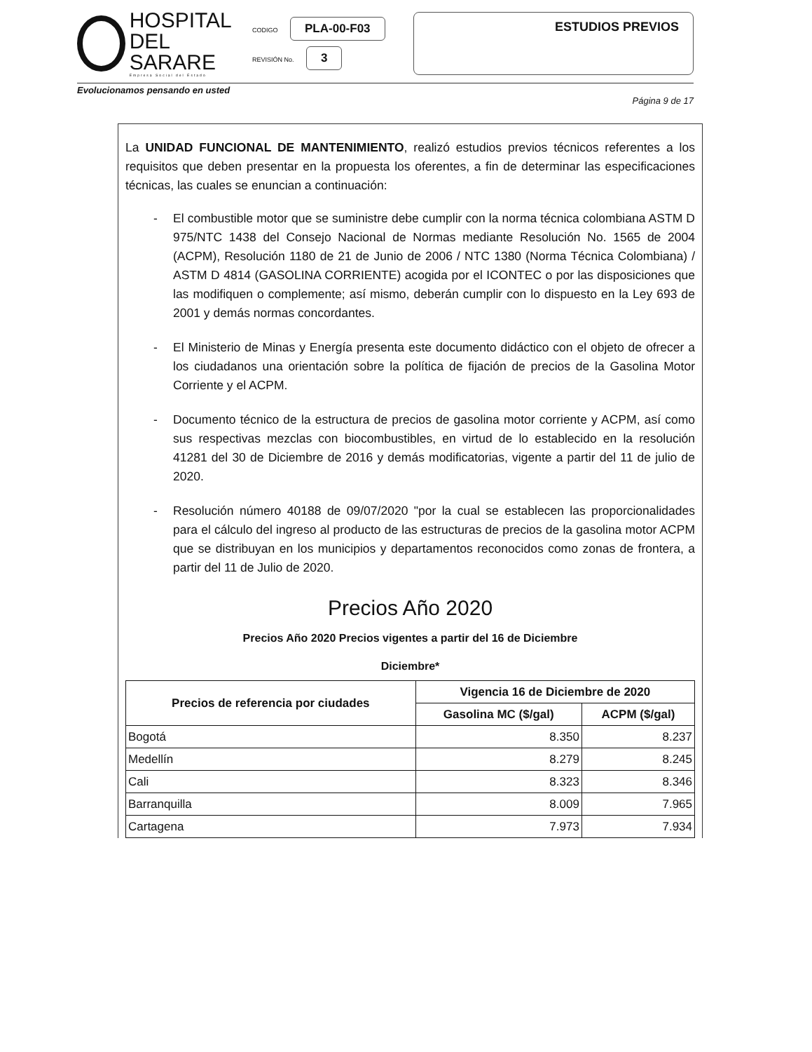HOSPITAL
DEL SARARE
Empresa Social del Estado
CODIGO PLA-00-F03
REVISIÓN No. 3
ESTUDIOS PREVIOS
Evolucionamos pensando en usted
Página 9 de 17
La UNIDAD FUNCIONAL DE MANTENIMIENTO, realizó estudios previos técnicos referentes a los requisitos que deben presentar en la propuesta los oferentes, a fin de determinar las especificaciones técnicas, las cuales se enuncian a continuación:
- El combustible motor que se suministre debe cumplir con la norma técnica colombiana ASTM D 975/NTC 1438 del Consejo Nacional de Normas mediante Resolución No. 1565 de 2004 (ACPM), Resolución 1180 de 21 de Junio de 2006 / NTC 1380 (Norma Técnica Colombiana) / ASTM D 4814 (GASOLINA CORRIENTE) acogida por el ICONTEC o por las disposiciones que las modifiquen o complemente; así mismo, deberán cumplir con lo dispuesto en la Ley 693 de 2001 y demás normas concordantes.
- El Ministerio de Minas y Energía presenta este documento didáctico con el objeto de ofrecer a los ciudadanos una orientación sobre la política de fijación de precios de la Gasolina Motor Corriente y el ACPM.
- Documento técnico de la estructura de precios de gasolina motor corriente y ACPM, así como sus respectivas mezclas con biocombustibles, en virtud de lo establecido en la resolución 41281 del 30 de Diciembre de 2016 y demás modificatorias, vigente a partir del 11 de julio de 2020.
- Resolución número 40188 de 09/07/2020 "por la cual se establecen las proporcionalidades para el cálculo del ingreso al producto de las estructuras de precios de la gasolina motor ACPM que se distribuyan en los municipios y departamentos reconocidos como zonas de frontera, a partir del 11 de Julio de 2020.
Precios Año 2020
Precios Año 2020 Precios vigentes a partir del 16 de Diciembre
Diciembre*
| Precios de referencia por ciudades | Vigencia 16 de Diciembre de 2020 | |
| --- | --- | --- |
| | Gasolina MC ($/gal) | ACPM ($/gal) |
| Bogotá | 8.350 | 8.237 |
| Medellín | 8.279 | 8.245 |
| Cali | 8.323 | 8.346 |
| Barranquilla | 8.009 | 7.965 |
| Cartagena | 7.973 | 7.934 |